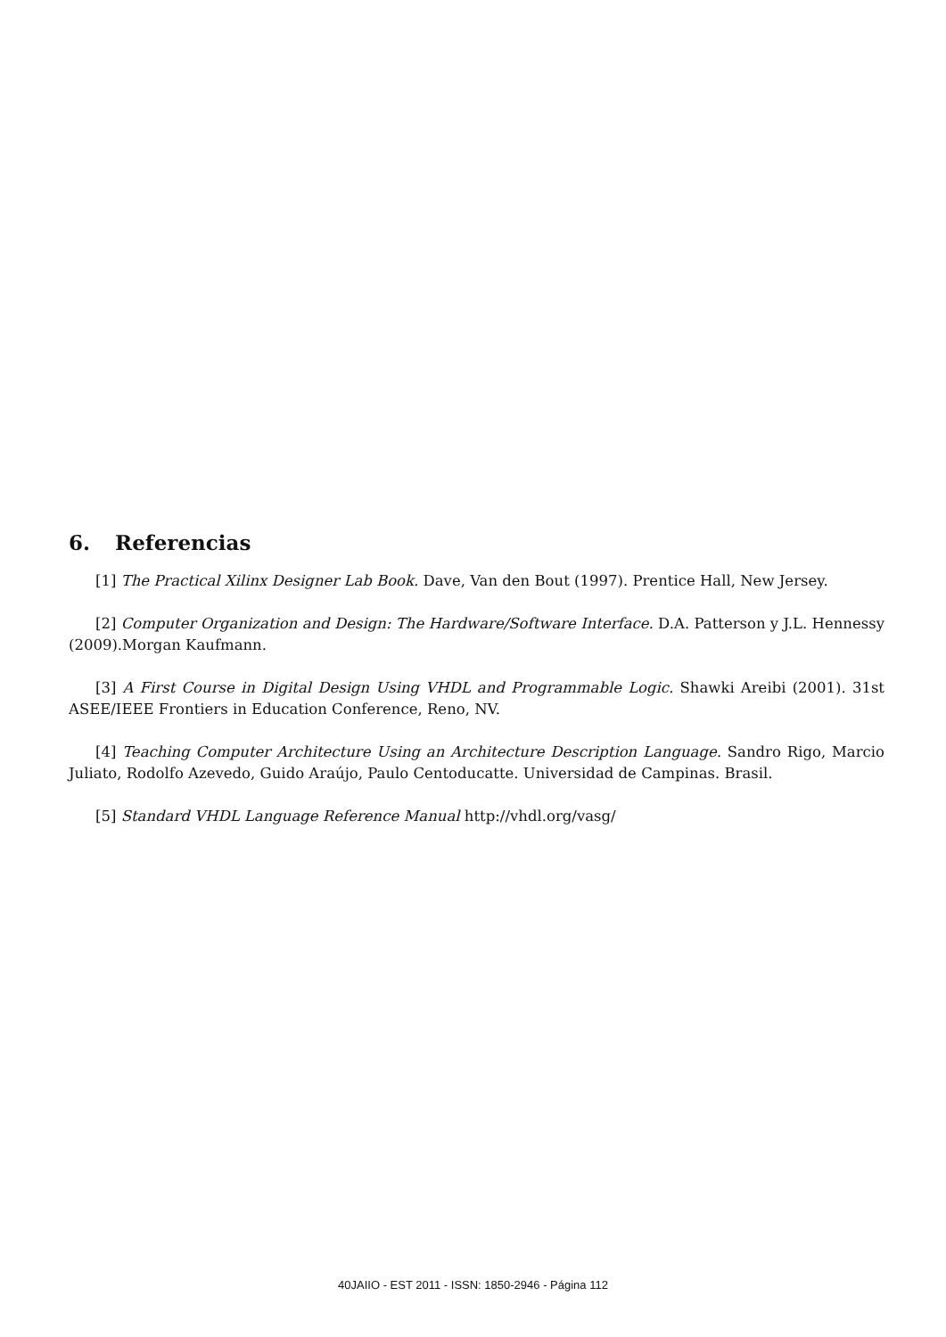6. Referencias
[1] The Practical Xilinx Designer Lab Book. Dave, Van den Bout (1997). Prentice Hall, New Jersey.
[2] Computer Organization and Design: The Hardware/Software Interface. D.A. Patterson y J.L. Hennessy (2009).Morgan Kaufmann.
[3] A First Course in Digital Design Using VHDL and Programmable Logic. Shawki Areibi (2001). 31st ASEE/IEEE Frontiers in Education Conference, Reno, NV.
[4] Teaching Computer Architecture Using an Architecture Description Language. Sandro Rigo, Marcio Juliato, Rodolfo Azevedo, Guido Araújo, Paulo Centoducatte. Universidad de Campinas. Brasil.
[5] Standard VHDL Language Reference Manual http://vhdl.org/vasg/
40JAIIO - EST 2011 - ISSN: 1850-2946 - Página 112